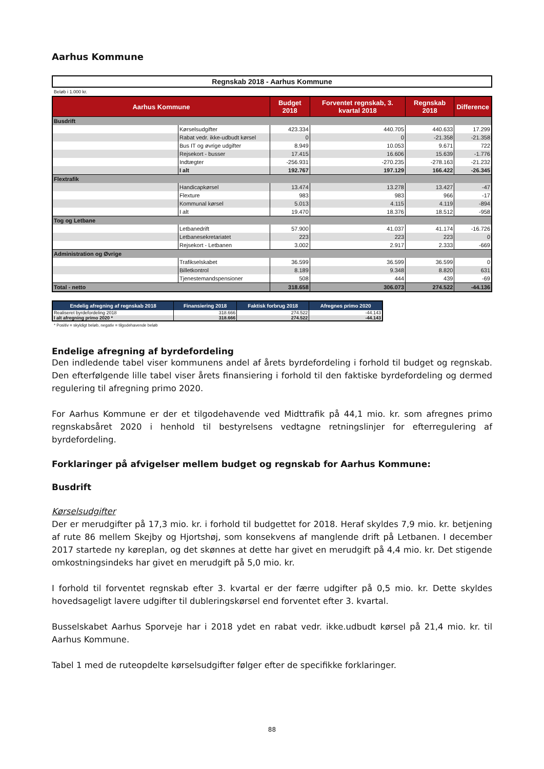Aarhus Kommune
Regnskab 2018 - Aarhus Kommune
Beløb i 1.000 kr.
| Aarhus Kommune | | Budget 2018 | Forventet regnskab, 3. kvartal 2018 | Regnskab 2018 | Difference |
| --- | --- | --- | --- | --- | --- |
| Busdrift | | | | | |
| | Kørselsudgifter | 423.334 | 440.705 | 440.633 | 17.299 |
| | Rabat vedr. ikke-udbudt kørsel | 0 | 0 | -21.358 | -21.358 |
| | Bus IT og øvrige udgifter | 8.949 | 10.053 | 9.671 | 722 |
| | Rejsekort - busser | 17.415 | 16.606 | 15.639 | -1.776 |
| | Indtægter | -256.931 | -270.235 | -278.163 | -21.232 |
| | I alt | 192.767 | 197.129 | 166.422 | -26.345 |
| Flextrafik | | | | | |
| | Handicapkørsel | 13.474 | 13.278 | 13.427 | -47 |
| | Flexture | 983 | 983 | 966 | -17 |
| | Kommunal kørsel | 5.013 | 4.115 | 4.119 | -894 |
| | I alt | 19.470 | 18.376 | 18.512 | -958 |
| Tog og Letbane | | | | | |
| | Letbanedrift | 57.900 | 41.037 | 41.174 | -16.726 |
| | Letbanesekretariatet | 223 | 223 | 223 | 0 |
| | Rejsekort - Letbanen | 3.002 | 2.917 | 2.333 | -669 |
| Administration og Øvrige | | | | | |
| | Trafikselskabet | 36.599 | 36.599 | 36.599 | 0 |
| | Billetkontrol | 8.189 | 9.348 | 8.820 | 631 |
| | Tjenestemandspensioner | 508 | 444 | 439 | -69 |
| Total - netto | | 318.658 | 306.073 | 274.522 | -44.136 |
| Endelig afregning af regnskab 2018 | Finansiering 2018 | Faktisk forbrug 2018 | Afregnes primo 2020 |
| --- | --- | --- | --- |
| Realiseret byrdefordeling 2018 | 318.666 | 274.522 | -44.143 |
| I alt afregning primo 2020 * | 318.666 | 274.522 | -44.143 |
* Positiv = skyldigt beløb, negativ = tilgodehavende beløb
Endelige afregning af byrdefordeling
Den indledende tabel viser kommunens andel af årets byrdefordeling i forhold til budget og regnskab. Den efterfølgende lille tabel viser årets finansiering i forhold til den faktiske byrde­fordeling og dermed regulering til afregning primo 2020.
For Aarhus Kommune er der et tilgodehavende ved Midttrafik på 44,1 mio. kr. som afregnes primo regnskabsåret 2020 i henhold til bestyrelsens vedtagne retningslinjer for efterregulering af byrdefordeling.
Forklaringer på afvigelser mellem budget og regnskab for Aarhus Kommune:
Busdrift
Kørselsudgifter
Der er merudgifter på 17,3 mio. kr. i forhold til budgettet for 2018. Heraf skyldes 7,9 mio. kr. betjening af rute 86 mellem Skejby og Hjortshøj, som konsekvens af manglende drift på Letba­nen. I december 2017 startede ny køreplan, og det skønnes at dette har givet en merudgift på 4,4 mio. kr. Det stigende omkostningsindeks har givet en merudgift på 5,0 mio. kr.
I forhold til forventet regnskab efter 3. kvartal er der færre udgifter på 0,5 mio. kr. Dette skyldes hovedsageligt lavere udgifter til dubleringskørsel end forventet efter 3. kvartal.
Busselskabet Aarhus Sporveje har i 2018 ydet en rabat vedr. ikke.udbudt kørsel på 21,4 mio. kr. til Aarhus Kommune.
Tabel 1 med de ruteopdelte kørselsudgifter følger efter de specifikke forklaringer.
88